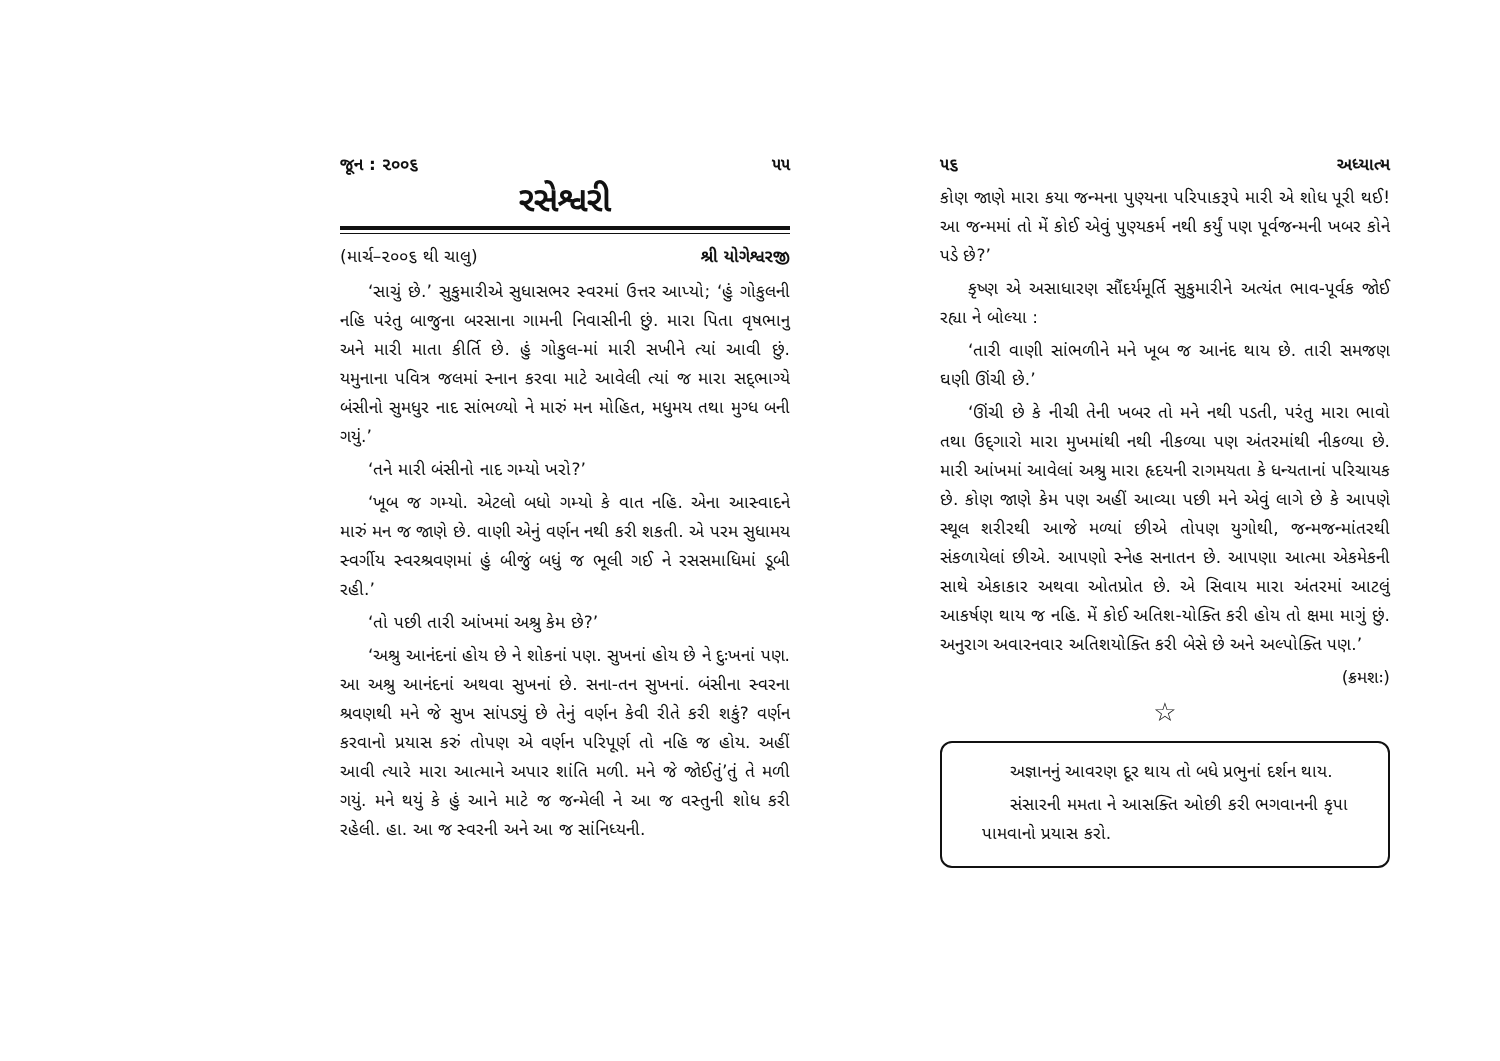જૂન : ૨૦૦૬ ૫૫
રસેશ્વરી
(માર્ચ–૨૦૦૬ થી ચાલુ) શ્રી યોગેશ્વરજી
‘સાચું છે.’ સુકુમારીએ સુધાસભર સ્વરમાં ઉત્તર આપ્યો; ‘હું ગોકુલની નહિ પરંતુ બાજુના બરસાના ગામની નિવાસીની છું. મારા પિતા વૃષભાનુ અને મારી માતા કીર્તિ છે. હું ગોકુલ-માં મારી સખીને ત્યાં આવી છું. યમુનાના પવિત્ર જલમાં સ્નાન કરવા માટે આવેલી ત્યાં જ મારા સદ્‌ભાગ્યે બંસીનો સુમધુર નાદ સાંભળ્યો ને મારું મન મોહિત, મધુમય તથા મુગ્ધ બની ગયું.’
‘તને મારી બંસીનો નાદ ગમ્યો ખરો?’
‘ખૂબ જ ગમ્યો. એટલો બધો ગમ્યો કે વાત નહિ. એના આસ્વાદને મારું મન જ જાણે છે. વાણી એનું વર્ણન નથી કરી શકતી. એ પરમ સુધામય સ્વર્ગીય સ્વરશ્રવણમાં હું બીજું બધું જ ભૂલી ગઈ ને રસસમાધિમાં ડૂબી રહી.’
‘તો પછી તારી આંખમાં અશ્રુ કેમ છે?’
‘અશ્રુ આનંદનાં હોય છે ને શોકનાં પણ. સુખનાં હોય છે ને દુઃખનાં પણ. આ અશ્રુ આનંદનાં અથવા સુખનાં છે. સના-તન સુખનાં. બંસીના સ્વરના શ્રવણથી મને જે સુખ સાંપડ્યું છે તેનું વર્ણન કેવી રીતે કરી શકું? વર્ણન કરવાનો પ્રયાસ કરું તોપણ એ વર્ણન પરિપૂર્ણ તો નહિ જ હોય. અહીં આવી ત્યારે મારા આત્માને અપાર શાંતિ મળી. મને જે જોઈતું’તું તે મળી ગયું. મને થયું કે હું આને માટે જ જન્મેલી ને આ જ વસ્તુની શોધ કરી રહેલી. હા. આ જ સ્વરની અને આ જ સાંનિધ્યની.
૫૬ અધ્યાત્મ
કોણ જાણે મારા કયા જન્મના પુણ્યના પરિપાકરૂપે મારી એ શોધ પૂરી થઈ! આ જન્મમાં તો મેં કોઈ એવું પુણ્યકર્મ નથી કર્યું પણ પૂર્વજન્મની ખબર કોને પડે છે?’
કૃષ્ણ એ અસાધારણ સૌંદર્યમૂર્તિ સુકુમારીને અત્યંત ભાવ-પૂર્વક જોઈ રહ્યા ને બોલ્યા :
‘તારી વાણી સાંભળીને મને ખૂબ જ આનંદ થાય છે. તારી સમજણ ઘણી ઊંચી છે.’
‘ઊંચી છે કે નીચી તેની ખબર તો મને નથી પડતી, પરંતુ મારા ભાવો તથા ઉદ્‌ગારો મારા મુખમાંથી નથી નીકળ્યા પણ અંતરમાંથી નીકળ્યા છે. મારી આંખમાં આવેલાં અશ્રુ મારા હૃદયની રાગમયતા કે ધન્યતાનાં પરિચાયક છે. કોણ જાણે કેમ પણ અહીં આવ્યા પછી મને એવું લાગે છે કે આપણે સ્થૂલ શરીરથી આજે મળ્યાં છીએ તોપણ યુગોથી, જન્મજન્માંતરથી સંકળાયેલાં છીએ. આપણો સ્નેહ સનાતન છે. આપણા આત્મા એકમેકની સાથે એકાકાર અથવા ઓતપ્રોત છે. એ સિવાય મારા અંતરમાં આટલું આકર્ષણ થાય જ નહિ. મેં કોઈ અતિશ-યોક્તિ કરી હોય તો ક્ષમા માગું છું. અનુરાગ અવારનવાર અતિશયોક્તિ કરી બેસે છે અને અલ્પોક્તિ પણ.’
(ક્રમશઃ)
☆
અજ્ઞાનનું આવરણ દૂર થાય તો બધે પ્રભુનાં દર્શન થાય.
સંસારની મમતા ને આસક્તિ ઓછી કરી ભગવાનની કૃપા પામવાનો પ્રયાસ કરો.